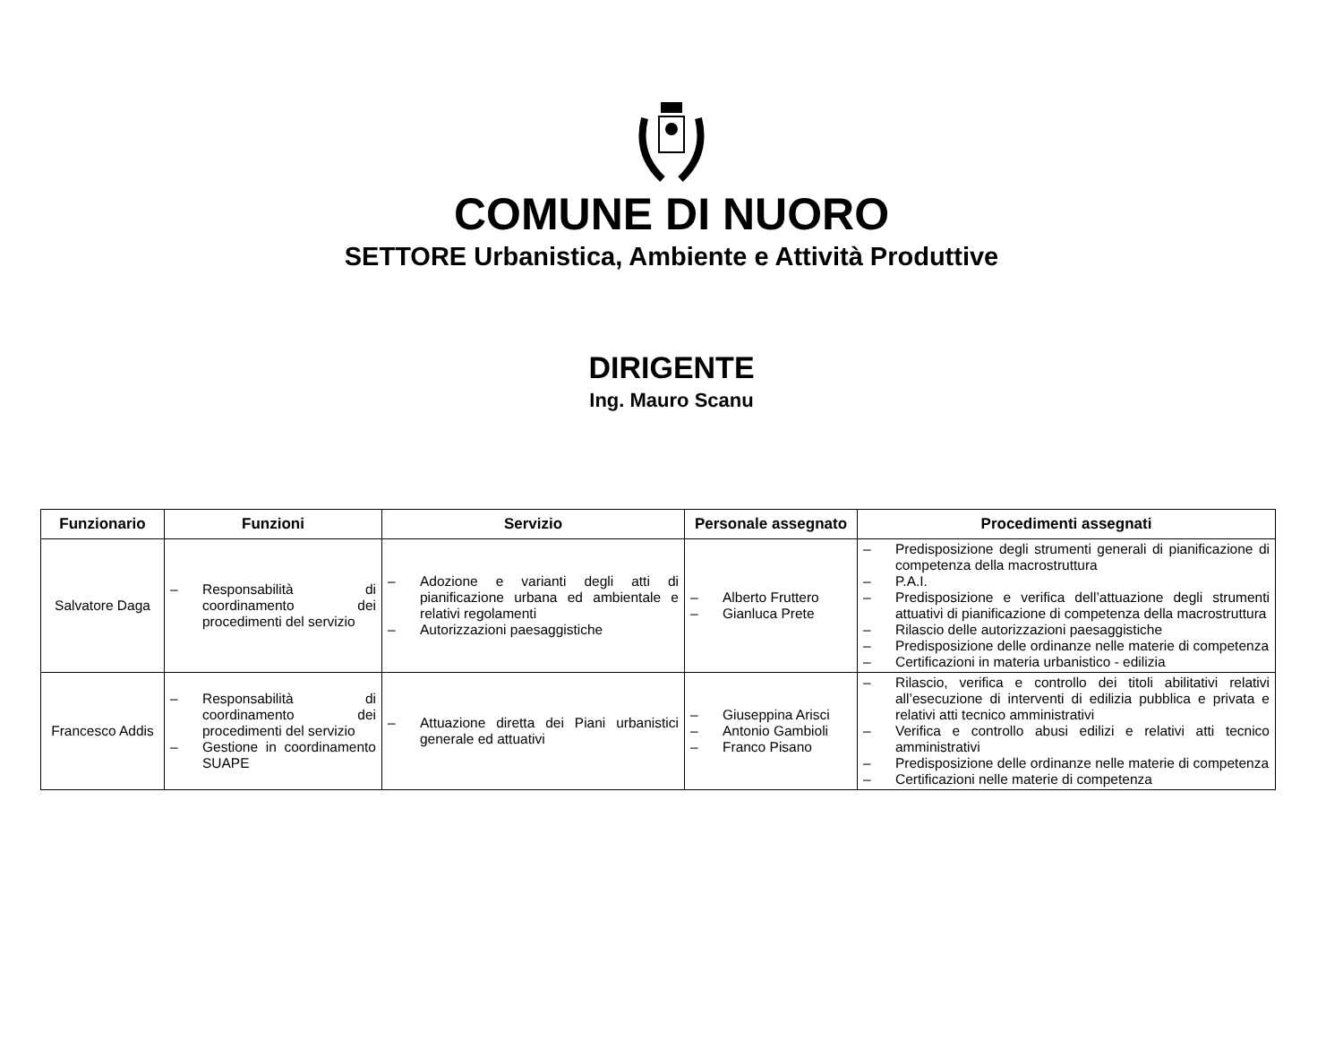COMUNE DI NUORO
SETTORE Urbanistica, Ambiente e Attività Produttive
DIRIGENTE
Ing. Mauro Scanu
| Funzionario | Funzioni | Servizio | Personale assegnato | Procedimenti assegnati |
| --- | --- | --- | --- | --- |
| Salvatore Daga | – Responsabilità di coordinamento dei procedimenti del servizio | – Adozione e varianti degli atti di pianificazione urbana ed ambientale e relativi regolamenti – Autorizzazioni paesaggistiche | – Alberto Fruttero – Gianluca Prete | – Predisposizione degli strumenti generali di pianificazione di competenza della macrostruttura – P.A.I. – Predisposizione e verifica dell’attuazione degli strumenti attuativi di pianificazione di competenza della macrostruttura – Rilascio delle autorizzazioni paesaggistiche – Predisposizione delle ordinanze nelle materie di competenza – Certificazioni in materia urbanistico - edilizia |
| Francesco Addis | – Responsabilità di coordinamento dei procedimenti del servizio – Gestione in coordinamento SUAPE | – Attuazione diretta dei Piani urbanistici generale ed attuativi | – Giuseppina Arisci – Antonio Gambioli – Franco Pisano | – Rilascio, verifica e controllo dei titoli abilitativi relativi all’esecuzione di interventi di edilizia pubblica e privata e relativi atti tecnico amministrativi – Verifica e controllo abusi edilizi e relativi atti tecnico amministrativi – Predisposizione delle ordinanze nelle materie di competenza – Certificazioni nelle materie di competenza |